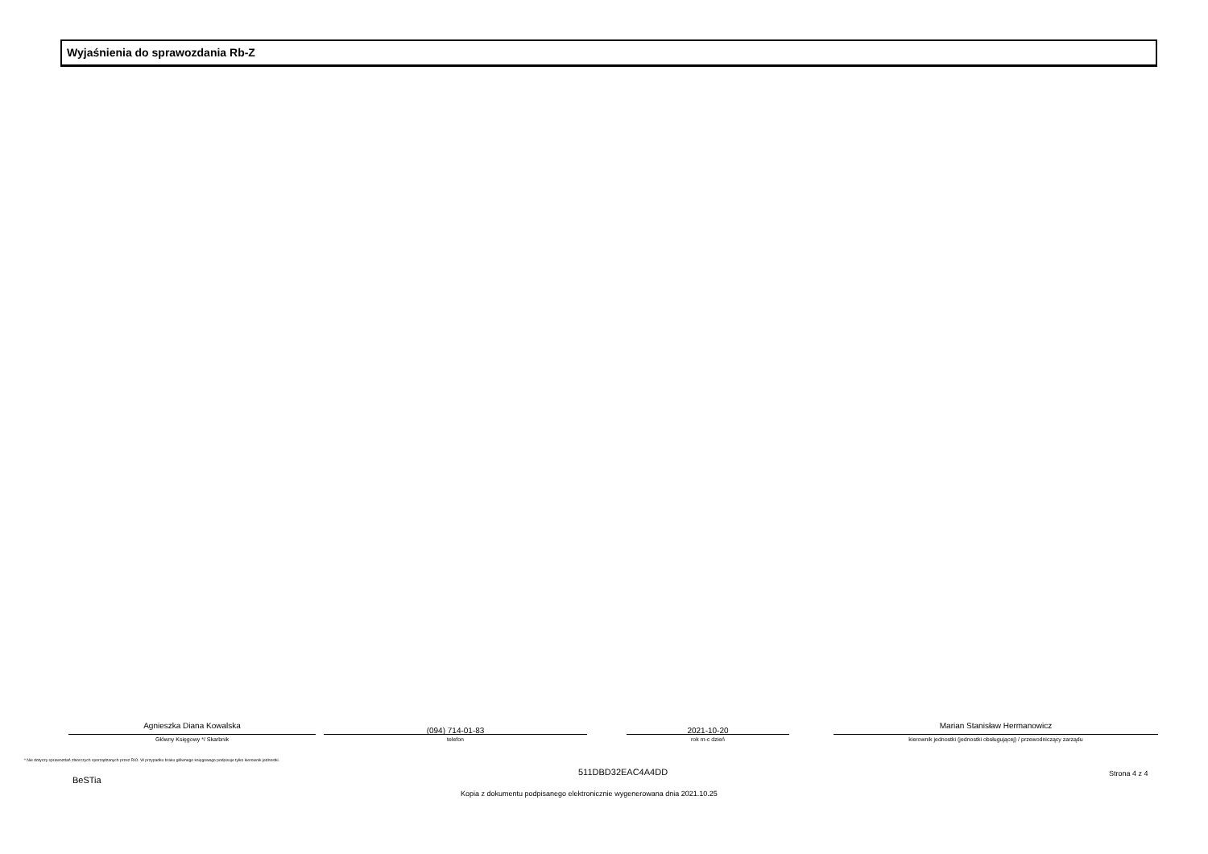Wyjaśnienia do sprawozdania Rb-Z
Agnieszka Diana Kowalska
Główny Księgowy */ Skarbnik
(094) 714-01-83
telefon
2021-10-20
rok m-c dzień
Marian Stanisław Hermanowicz
kierownik jednostki (jednostki obsługującej) / przewodniczący zarządu
* Nie dotyczy sprawozdań zbiorczych sporządzanych przez RIO. W przypadku braku głównego księgowego podpisuje tylko kierownik jednostki.
BeSTia
511DBD32EAC4A4DD Strona 4 z 4
Kopia z dokumentu podpisanego elektronicznie wygenerowana dnia 2021.10.25